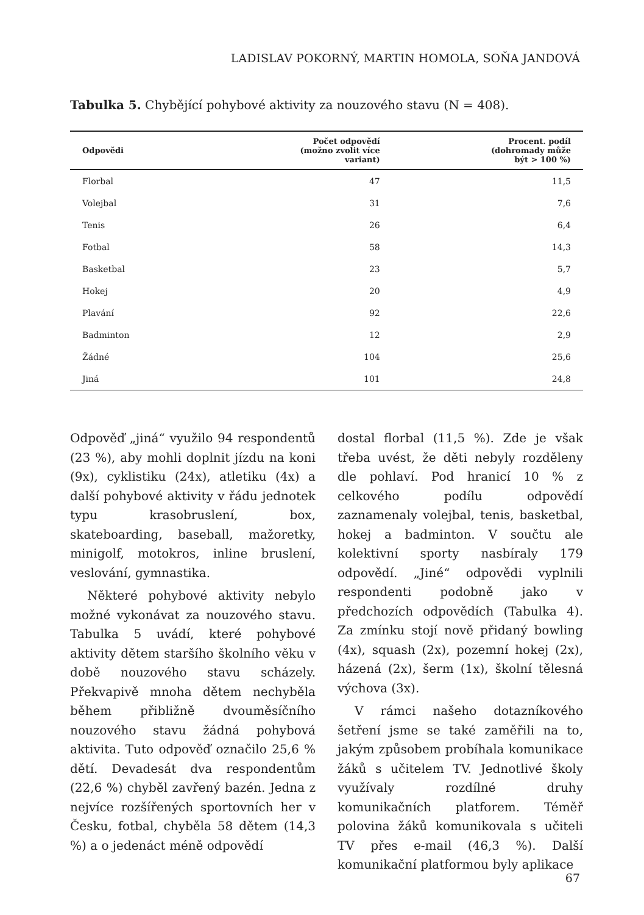LADISLAV POKORNÝ, MARTIN HOMOLA, SOŇA JANDOVÁ
Tabulka 5. Chybějící pohybové aktivity za nouzového stavu (N = 408).
| Odpovědi | Počet odpovědí (možno zvolit více variant) | Procent. podíl (dohromady může být > 100 %) |
| --- | --- | --- |
| Florbal | 47 | 11,5 |
| Volejbal | 31 | 7,6 |
| Tenis | 26 | 6,4 |
| Fotbal | 58 | 14,3 |
| Basketbal | 23 | 5,7 |
| Hokej | 20 | 4,9 |
| Plavání | 92 | 22,6 |
| Badminton | 12 | 2,9 |
| Žádné | 104 | 25,6 |
| Jiná | 101 | 24,8 |
Odpověď „jiná“ využilo 94 respondentů (23 %), aby mohli doplnit jízdu na koni (9x), cyklistiku (24x), atletiku (4x) a další pohybové aktivity v řádu jednotek typu krasobruslení, box, skateboarding, baseball, mažoretky, minigolf, motokros, inline bruslení, veslování, gymnastika.
Některé pohybové aktivity nebylo možné vykonávat za nouzového stavu. Tabulka 5 uvádí, které pohybové aktivity dětem staršího školního věku v době nouzového stavu scházely. Překvapivě mnoha dětem nechyběla během přibližně dvouměsíčního nouzového stavu žádná pohybová aktivita. Tuto odpověď označilo 25,6 % dětí. Devadesát dva respondentům (22,6 %) chyběl zavřený bazén. Jedna z nejvíce rozšířených sportovních her v Česku, fotbal, chyběla 58 dětem (14,3 %) a o jedenáct méně odpovědí
dostal florbal (11,5 %). Zde je však třeba uvést, že děti nebyly rozděleny dle pohlaví. Pod hranicí 10 % z celkového podílu odpovědí zaznamenaly volejbal, tenis, basketbal, hokej a badminton. V součtu ale kolektivní sporty nasbíraly 179 odpovědí. „Jiné“ odpovědi vyplnili respondenti podobně jako v předchozích odpovědích (Tabulka 4). Za zmínku stojí nově přidaný bowling (4x), squash (2x), pozemní hokej (2x), házená (2x), šerm (1x), školní tělesná výchova (3x).
V rámci našeho dotazníkového šetření jsme se také zaměřili na to, jakým způsobem probíhala komunikace žáků s učitelem TV. Jednotlivé školy využívaly rozdílné druhy komunikačních platforem. Téměř polovina žáků komunikovala s učiteli TV přes e-mail (46,3 %). Další komunikační platformou byly aplikace
67